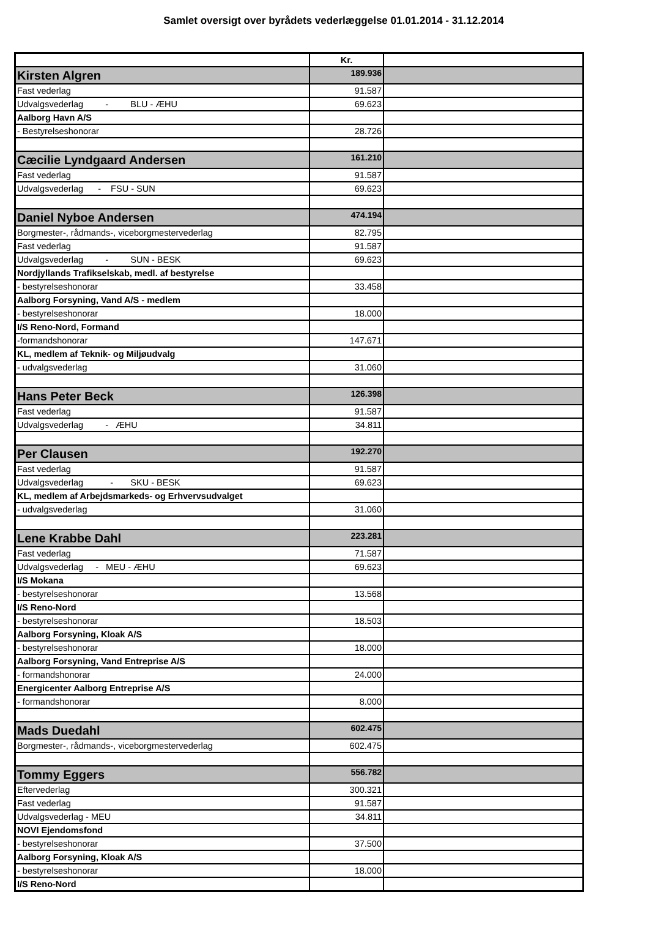Samlet oversigt over byrådets vederlæggelse 01.01.2014 - 31.12.2014
| | Kr. | |
| Kirsten Algren | 189.936 | |
| Fast vederlag | 91.587 | |
| Udvalgsvederlag - BLU - ÆHU | 69.623 | |
| Aalborg Havn A/S | | |
| - Bestyrelseshonorar | 28.726 | |
| Cæcilie Lyndgaard Andersen | 161.210 | |
| Fast vederlag | 91.587 | |
| Udvalgsvederlag - FSU - SUN | 69.623 | |
| Daniel Nyboe Andersen | 474.194 | |
| Borgmester-, rådmands-, viceborgmestervederlag | 82.795 | |
| Fast vederlag | 91.587 | |
| Udvalgsvederlag - SUN - BESK | 69.623 | |
| Nordjyllands Trafikselskab, medl. af bestyrelse | | |
| - bestyrelseshonorar | 33.458 | |
| Aalborg Forsyning, Vand A/S - medlem | | |
| - bestyrelseshonorar | 18.000 | |
| I/S Reno-Nord, Formand | | |
| -formandshonorar | 147.671 | |
| KL, medlem af Teknik- og Miljøudvalg | | |
| - udvalgsvederlag | 31.060 | |
| Hans Peter Beck | 126.398 | |
| Fast vederlag | 91.587 | |
| Udvalgsvederlag - ÆHU | 34.811 | |
| Per Clausen | 192.270 | |
| Fast vederlag | 91.587 | |
| Udvalgsvederlag - SKU - BESK | 69.623 | |
| KL, medlem af Arbejdsmarkeds- og Erhvervsudvalget | | |
| - udvalgsvederlag | 31.060 | |
| Lene Krabbe Dahl | 223.281 | |
| Fast vederlag | 71.587 | |
| Udvalgsvederlag - MEU - ÆHU | 69.623 | |
| I/S Mokana | | |
| - bestyrelseshonorar | 13.568 | |
| I/S Reno-Nord | | |
| - bestyrelseshonorar | 18.503 | |
| Aalborg Forsyning, Kloak A/S | | |
| - bestyrelseshonorar | 18.000 | |
| Aalborg Forsyning, Vand Entreprise A/S | | |
| - formandshonorar | 24.000 | |
| Energicenter Aalborg Entreprise A/S | | |
| - formandshonorar | 8.000 | |
| Mads Duedahl | 602.475 | |
| Borgmester-, rådmands-, viceborgmestervederlag | 602.475 | |
| Tommy Eggers | 556.782 | |
| Eftervederlag | 300.321 | |
| Fast vederlag | 91.587 | |
| Udvalgsvederlag - MEU | 34.811 | |
| NOVI Ejendomsfond | | |
| - bestyrelseshonorar | 37.500 | |
| Aalborg Forsyning, Kloak A/S | | |
| - bestyrelseshonorar | 18.000 | |
| I/S Reno-Nord | | |